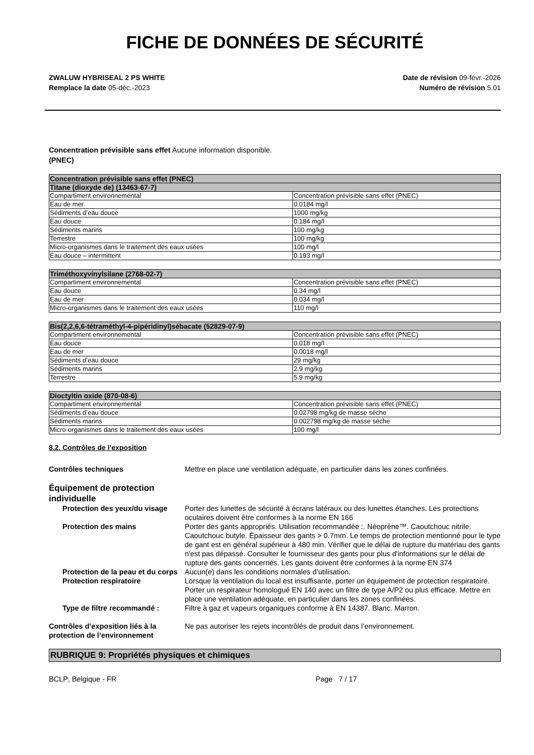FICHE DE DONNÉES DE SÉCURITÉ
ZWALUW HYBRISEAL 2 PS WHITE
Remplace la date 05-déc.-2023
Date de révision 09-févr.-2026
Numéro de révision 5.01
Concentration prévisible sans effet Aucune information disponible.
(PNEC)
| Concentration prévisible sans effet (PNEC) | |
| --- | --- |
| Titane (dioxyde de) (13463-67-7) | |
| Compartiment environnemental | Concentration prévisible sans effet (PNEC) |
| Eau de mer | 0.0184 mg/l |
| Sédiments d’eau douce | 1000 mg/kg |
| Eau douce | 0.184 mg/l |
| Sédiments marins | 100 mg/kg |
| Terrestre | 100 mg/kg |
| Micro-organismes dans le traitement des eaux usées | 100 mg/l |
| Eau douce – intermittent | 0.193 mg/l |
| Triméthoxyvinylsilane (2768-02-7) | |
| --- | --- |
| Compartiment environnemental | Concentration prévisible sans effet (PNEC) |
| Eau douce | 0.34 mg/l |
| Eau de mer | 0.034 mg/l |
| Micro-organismes dans le traitement des eaux usées | 110 mg/l |
| Bis(2,2,6,6-tétraméthyl-4-pipéridinyl)sébacate (52829-07-9) | |
| --- | --- |
| Compartiment environnemental | Concentration prévisible sans effet (PNEC) |
| Eau douce | 0.018 mg/l |
| Eau de mer | 0.0018 mg/l |
| Sédiments d’eau douce | 29 mg/kg |
| Sédiments marins | 2.9 mg/kg |
| Terrestre | 5.9 mg/kg |
| Dioctyltin oxide (870-08-6) | |
| --- | --- |
| Compartiment environnemental | Concentration prévisible sans effet (PNEC) |
| Sédiments d’eau douce | 0.02798 mg/kg de masse sèche |
| Sédiments marins | 0.002798 mg/kg de masse sèche |
| Micro-organismes dans le traitement des eaux usées | 100 mg/l |
8.2. Contrôles de l’exposition
Contrôles techniques Mettre en place une ventilation adéquate, en particulier dans les zones confinées.
Équipement de protection individuelle
Protection des yeux/du visage
Porter des lunettes de sécurité à écrans latéraux ou des lunettes étanches. Les protections oculaires doivent être conformes à la norme EN 166
Protection des mains Porter des gants appropriés. Utilisation recommandée :. Néoprène™. Caoutchouc nitrile. Caoutchouc butyle. Épaisseur des gants > 0.7mm. Le temps de protection mentionné pour le type de gant est en général supérieur à 480 min. Vérifier que le délai de rupture du matériau des gants n'est pas dépassé. Consulter le fournisseur des gants pour plus d'informations sur le délai de rupture des gants concernés. Les gants doivent être conformes à la norme EN 374
Protection de la peau et du corps
Aucun(e) dans les conditions normales d’utilisation.
Protection respiratoire Lorsque la ventilation du local est insuffisante, porter un équipement de protection respiratoire. Porter un respirateur homologué EN 140 avec un filtre de type A/P2 ou plus efficace. Mettre en place une ventilation adéquate, en particulier dans les zones confinées.
Type de filtre recommandé : Filtre à gaz et vapeurs organiques conforme à EN 14387. Blanc. Marron.
Contrôles d’exposition liés à la protection de l’environnement
Ne pas autoriser les rejets incontrôlés de produit dans l’environnement.
RUBRIQUE 9: Propriétés physiques et chimiques
BCLP; Belgique - FR Page 7 / 17